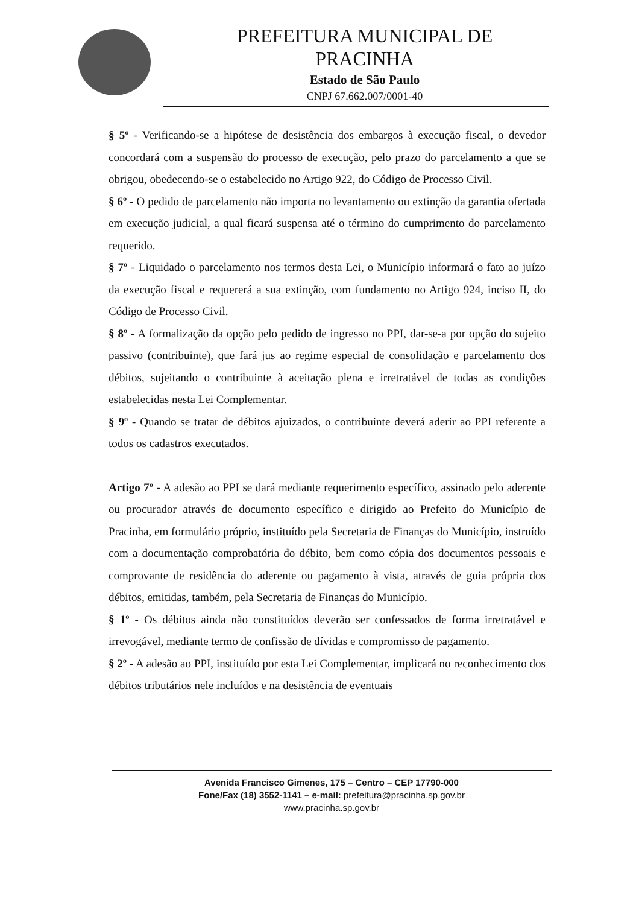PREFEITURA MUNICIPAL DE
PRACINHA
Estado de São Paulo
CNPJ 67.662.007/0001-40
§ 5º - Verificando-se a hipótese de desistência dos embargos à execução fiscal, o devedor concordará com a suspensão do processo de execução, pelo prazo do parcelamento a que se obrigou, obedecendo-se o estabelecido no Artigo 922, do Código de Processo Civil.
§ 6º - O pedido de parcelamento não importa no levantamento ou extinção da garantia ofertada em execução judicial, a qual ficará suspensa até o término do cumprimento do parcelamento requerido.
§ 7º - Liquidado o parcelamento nos termos desta Lei, o Município informará o fato ao juízo da execução fiscal e requererá a sua extinção, com fundamento no Artigo 924, inciso II, do Código de Processo Civil.
§ 8º - A formalização da opção pelo pedido de ingresso no PPI, dar-se-a por opção do sujeito passivo (contribuinte), que fará jus ao regime especial de consolidação e parcelamento dos débitos, sujeitando o contribuinte à aceitação plena e irretratável de todas as condições estabelecidas nesta Lei Complementar.
§ 9º - Quando se tratar de débitos ajuizados, o contribuinte deverá aderir ao PPI referente a todos os cadastros executados.
Artigo 7º - A adesão ao PPI se dará mediante requerimento específico, assinado pelo aderente ou procurador através de documento específico e dirigido ao Prefeito do Município de Pracinha, em formulário próprio, instituído pela Secretaria de Finanças do Município, instruído com a documentação comprobatória do débito, bem como cópia dos documentos pessoais e comprovante de residência do aderente ou pagamento à vista, através de guia própria dos débitos, emitidas, também, pela Secretaria de Finanças do Município.
§ 1º - Os débitos ainda não constituídos deverão ser confessados de forma irretratável e irrevogável, mediante termo de confissão de dívidas e compromisso de pagamento.
§ 2º - A adesão ao PPI, instituído por esta Lei Complementar, implicará no reconhecimento dos débitos tributários nele incluídos e na desistência de eventuais
Avenida Francisco Gimenes, 175 – Centro – CEP 17790-000
Fone/Fax (18) 3552-1141 – e-mail: prefeitura@pracinha.sp.gov.br
www.pracinha.sp.gov.br